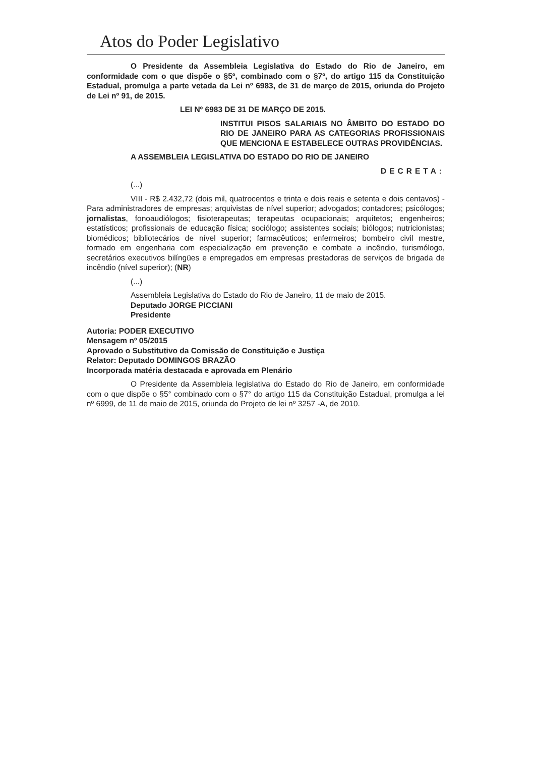Atos do Poder Legislativo
O Presidente da Assembleia Legislativa do Estado do Rio de Janeiro, em conformidade com o que dispõe o §5º, combinado com o §7º, do artigo 115 da Constituição Estadual, promulga a parte vetada da Lei nº 6983, de 31 de março de 2015, oriunda do Projeto de Lei nº 91, de 2015.
LEI Nº 6983 DE 31 DE MARÇO DE 2015.
INSTITUI PISOS SALARIAIS NO ÂMBITO DO ESTADO DO RIO DE JANEIRO PARA AS CATEGORIAS PROFISSIONAIS QUE MENCIONA E ESTABELECE OUTRAS PROVIDÊNCIAS.
A ASSEMBLEIA LEGISLATIVA DO ESTADO DO RIO DE JANEIRO
DECRETA:
(...)
VIII - R$ 2.432,72 (dois mil, quatrocentos e trinta e dois reais e setenta e dois centavos) - Para administradores de empresas; arquivistas de nível superior; advogados; contadores; psicólogos; jornalistas, fonoaudiólogos; fisioterapeutas; terapeutas ocupacionais; arquitetos; engenheiros; estatísticos; profissionais de educação física; sociólogo; assistentes sociais; biólogos; nutricionistas; biomédicos; bibliotecários de nível superior; farmacêuticos; enfermeiros; bombeiro civil mestre, formado em engenharia com especialização em prevenção e combate a incêndio, turismólogo, secretários executivos bilíngües e empregados em empresas prestadoras de serviços de brigada de incêndio (nível superior); (NR)
(...)
Assembleia Legislativa do Estado do Rio de Janeiro, 11 de maio de 2015.
Deputado JORGE PICCIANI
Presidente
Autoria: PODER EXECUTIVO
Mensagem nº 05/2015
Aprovado o Substitutivo da Comissão de Constituição e Justiça
Relator: Deputado DOMINGOS BRAZÃO
Incorporada matéria destacada e aprovada em Plenário
O Presidente da Assembleia legislativa do Estado do Rio de Janeiro, em conformidade com o que dispõe o §5° combinado com o §7° do artigo 115 da Constituição Estadual, promulga a lei nº 6999, de 11 de maio de 2015, oriunda do Projeto de lei nº 3257 -A, de 2010.